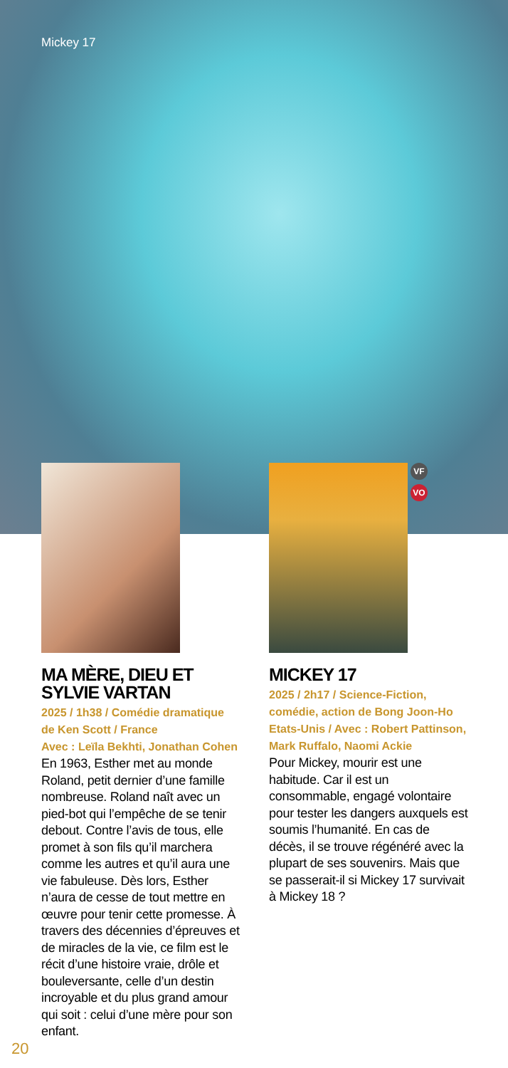Mickey 17
MA MÈRE, DIEU ET SYLVIE VARTAN
2025 / 1h38 / Comédie dramatique
de Ken Scott / France
Avec : Leïla Bekhti, Jonathan Cohen
En 1963, Esther met au monde Roland, petit dernier d’une famille nombreuse. Roland naît avec un pied-bot qui l’empêche de se tenir debout. Contre l’avis de tous, elle promet à son fils qu’il marchera comme les autres et qu’il aura une vie fabuleuse. Dès lors, Esther n’aura de cesse de tout mettre en œuvre pour tenir cette promesse. À travers des décennies d’épreuves et de miracles de la vie, ce film est le récit d’une histoire vraie, drôle et bouleversante, celle d’un destin incroyable et du plus grand amour qui soit : celui d’une mère pour son enfant.
VF
VO
MICKEY 17
2025 / 2h17 / Science-Fiction, comédie, action de Bong Joon-Ho Etats-Unis / Avec : Robert Pattinson, Mark Ruffalo, Naomi Ackie
Pour Mickey, mourir est une habitude. Car il est un consommable, engagé volontaire pour tester les dangers auxquels est soumis l’humanité. En cas de décès, il se trouve régénéré avec la plupart de ses souvenirs. Mais que se passerait-il si Mickey 17 survivait à Mickey 18 ?
20